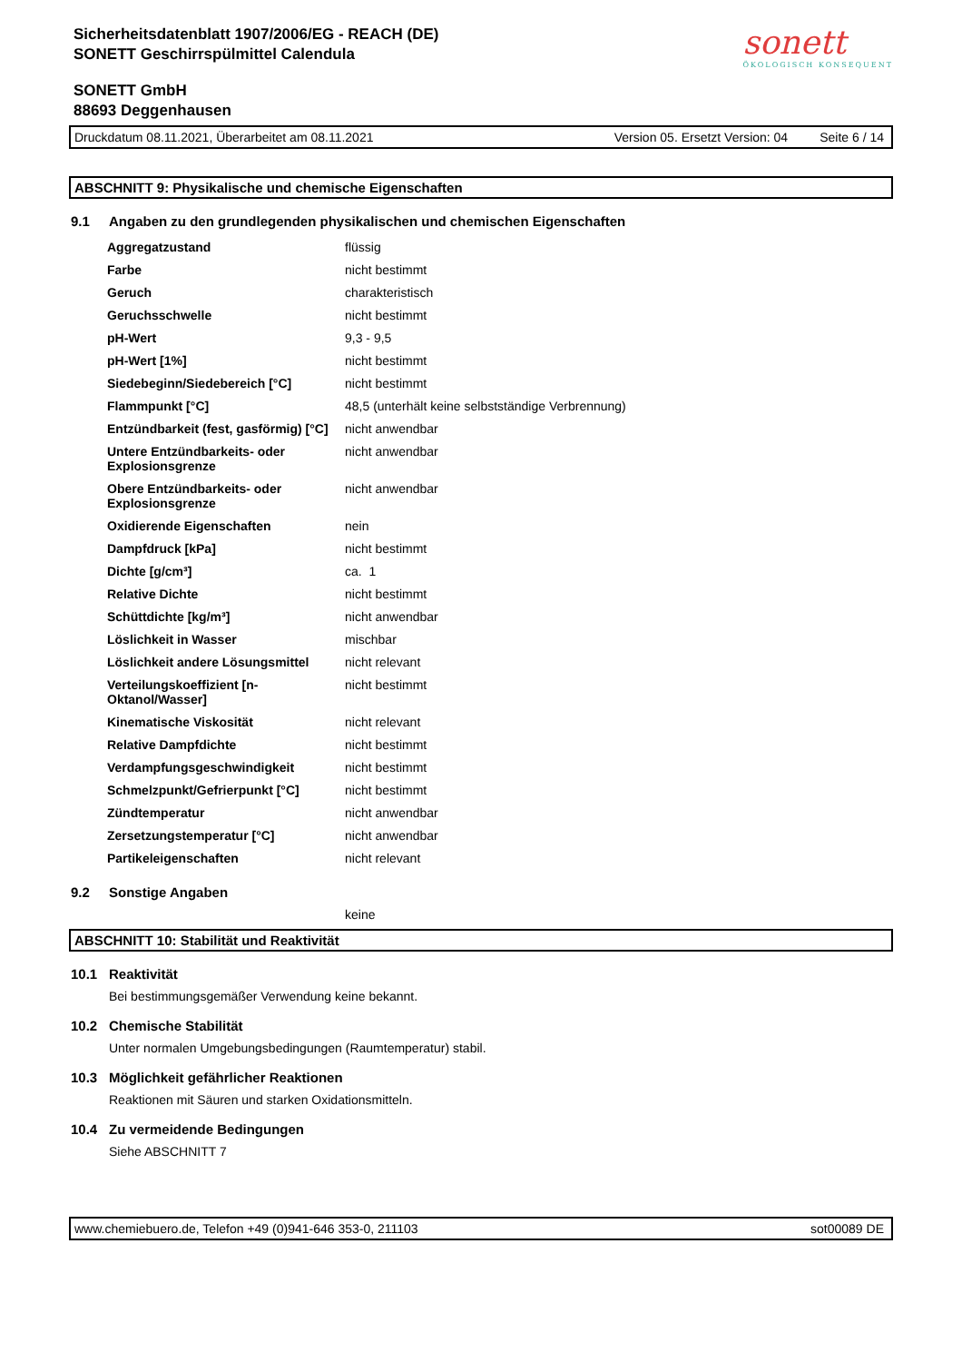Sicherheitsdatenblatt 1907/2006/EG - REACH (DE)
SONETT Geschirrspülmittel Calendula
SONETT GmbH
88693 Deggenhausen
sonett
ÖKOLOGISCH KONSEQUENT
Druckdatum 08.11.2021, Überarbeitet am 08.11.2021 Version 05. Ersetzt Version: 04 Seite 6 / 14
ABSCHNITT 9: Physikalische und chemische Eigenschaften
9.1 Angaben zu den grundlegenden physikalischen und chemischen Eigenschaften
| Aggregatzustand | flüssig |
| Farbe | nicht bestimmt |
| Geruch | charakteristisch |
| Geruchsschwelle | nicht bestimmt |
| pH-Wert | 9,3 - 9,5 |
| pH-Wert [1%] | nicht bestimmt |
| Siedebeginn/Siedebereich [°C] | nicht bestimmt |
| Flammpunkt [°C] | 48,5 (unterhält keine selbstständige Verbrennung) |
| Entzündbarkeit (fest, gasförmig) [°C] | nicht anwendbar |
| Untere Entzündbarkeits- oder Explosionsgrenze | nicht anwendbar |
| Obere Entzündbarkeits- oder Explosionsgrenze | nicht anwendbar |
| Oxidierende Eigenschaften | nein |
| Dampfdruck [kPa] | nicht bestimmt |
| Dichte [g/cm³] | ca. 1 |
| Relative Dichte | nicht bestimmt |
| Schüttdichte [kg/m³] | nicht anwendbar |
| Löslichkeit in Wasser | mischbar |
| Löslichkeit andere Lösungsmittel | nicht relevant |
| Verteilungskoeffizient [n-Oktanol/Wasser] | nicht bestimmt |
| Kinematische Viskosität | nicht relevant |
| Relative Dampfdichte | nicht bestimmt |
| Verdampfungsgeschwindigkeit | nicht bestimmt |
| Schmelzpunkt/Gefrierpunkt [°C] | nicht bestimmt |
| Zündtemperatur | nicht anwendbar |
| Zersetzungstemperatur [°C] | nicht anwendbar |
| Partikeleigenschaften | nicht relevant |
9.2 Sonstige Angaben
keine
ABSCHNITT 10: Stabilität und Reaktivität
10.1 Reaktivität
Bei bestimmungsgemäßer Verwendung keine bekannt.
10.2 Chemische Stabilität
Unter normalen Umgebungsbedingungen (Raumtemperatur) stabil.
10.3 Möglichkeit gefährlicher Reaktionen
Reaktionen mit Säuren und starken Oxidationsmitteln.
10.4 Zu vermeidende Bedingungen
Siehe ABSCHNITT 7
www.chemiebuero.de, Telefon +49 (0)941-646 353-0, 211103 sot00089 DE